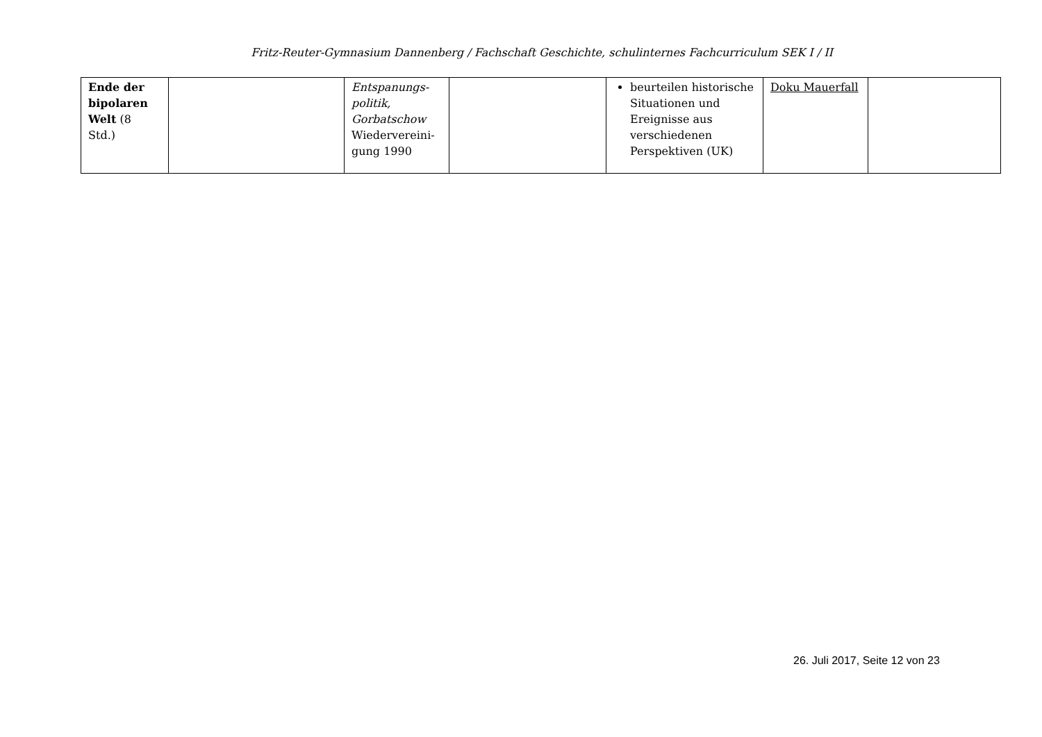Fritz-Reuter-Gymnasium Dannenberg / Fachschaft Geschichte, schulinternes Fachcurriculum SEK I / II
| Ende der bipolaren Welt (8 Std.) | | Entspanungs-politik, Gorbatschow Wiedervereini-gung 1990 | | beurteilen historische Situationen und Ereignisse aus verschiedenen Perspektiven (UK) | Doku Mauerfall | |
26. Juli 2017, Seite 12 von 23